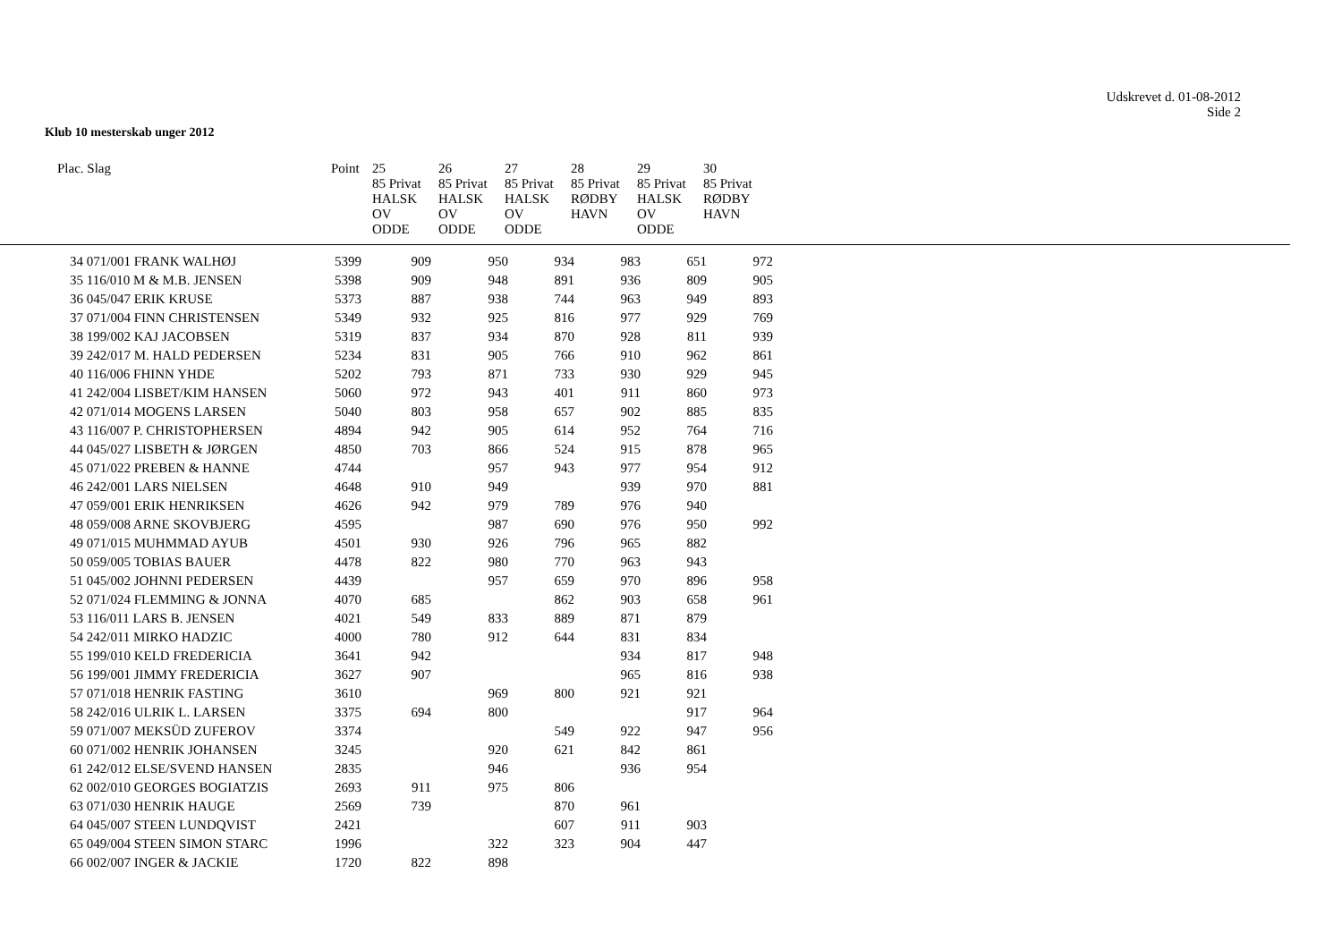Udskrevet d. 01-08-2012
Side 2
Klub 10 mesterskab unger 2012
| Plac. Slag | Point | 25 85 Privat HALSK OV ODDE | 26 85 Privat HALSK OV ODDE | 27 85 Privat HALSK OV ODDE | 28 85 Privat RØDBY HAVN | 29 85 Privat HALSK OV ODDE | 30 85 Privat RØDBY HAVN |
| --- | --- | --- | --- | --- | --- | --- | --- |
| 34 071/001 FRANK WALHØJ | 5399 | 909 | 950 | 934 | 983 | 651 | 972 |
| 35 116/010 M & M.B. JENSEN | 5398 | 909 | 948 | 891 | 936 | 809 | 905 |
| 36 045/047 ERIK KRUSE | 5373 | 887 | 938 | 744 | 963 | 949 | 893 |
| 37 071/004 FINN CHRISTENSEN | 5349 | 932 | 925 | 816 | 977 | 929 | 769 |
| 38 199/002 KAJ JACOBSEN | 5319 | 837 | 934 | 870 | 928 | 811 | 939 |
| 39 242/017 M. HALD PEDERSEN | 5234 | 831 | 905 | 766 | 910 | 962 | 861 |
| 40 116/006 FHINN YHDE | 5202 | 793 | 871 | 733 | 930 | 929 | 945 |
| 41 242/004 LISBET/KIM HANSEN | 5060 | 972 | 943 | 401 | 911 | 860 | 973 |
| 42 071/014 MOGENS LARSEN | 5040 | 803 | 958 | 657 | 902 | 885 | 835 |
| 43 116/007 P. CHRISTOPHERSEN | 4894 | 942 | 905 | 614 | 952 | 764 | 716 |
| 44 045/027 LISBETH & JØRGEN | 4850 | 703 | 866 | 524 | 915 | 878 | 965 |
| 45 071/022 PREBEN & HANNE | 4744 | | 957 | 943 | 977 | 954 | 912 |
| 46 242/001 LARS NIELSEN | 4648 | 910 | 949 | | 939 | 970 | 881 |
| 47 059/001 ERIK HENRIKSEN | 4626 | 942 | 979 | 789 | 976 | 940 | |
| 48 059/008 ARNE SKOVBJERG | 4595 | | 987 | 690 | 976 | 950 | 992 |
| 49 071/015 MUHMMAD AYUB | 4501 | 930 | 926 | 796 | 965 | 882 | |
| 50 059/005 TOBIAS BAUER | 4478 | 822 | 980 | 770 | 963 | 943 | |
| 51 045/002 JOHNNI PEDERSEN | 4439 | | 957 | 659 | 970 | 896 | 958 |
| 52 071/024 FLEMMING & JONNA | 4070 | 685 | | 862 | 903 | 658 | 961 |
| 53 116/011 LARS B. JENSEN | 4021 | 549 | 833 | 889 | 871 | 879 | |
| 54 242/011 MIRKO HADZIC | 4000 | 780 | 912 | 644 | 831 | 834 | |
| 55 199/010 KELD FREDERICIA | 3641 | 942 | | | 934 | 817 | 948 |
| 56 199/001 JIMMY FREDERICIA | 3627 | 907 | | | 965 | 816 | 938 |
| 57 071/018 HENRIK FASTING | 3610 | | 969 | 800 | 921 | 921 | |
| 58 242/016 ULRIK L. LARSEN | 3375 | 694 | 800 | | | 917 | 964 |
| 59 071/007 MEKSÜD ZUFEROV | 3374 | | | 549 | 922 | 947 | 956 |
| 60 071/002 HENRIK JOHANSEN | 3245 | | 920 | 621 | 842 | 861 | |
| 61 242/012 ELSE/SVEND HANSEN | 2835 | | 946 | | 936 | 954 | |
| 62 002/010 GEORGES BOGIATZIS | 2693 | 911 | 975 | 806 | | | |
| 63 071/030 HENRIK HAUGE | 2569 | 739 | | 870 | 961 | | |
| 64 045/007 STEEN LUNDQVIST | 2421 | | | 607 | 911 | 903 | |
| 65 049/004 STEEN SIMON STARC | 1996 | | 322 | 323 | 904 | 447 | |
| 66 002/007 INGER & JACKIE | 1720 | 822 | 898 | | | | |